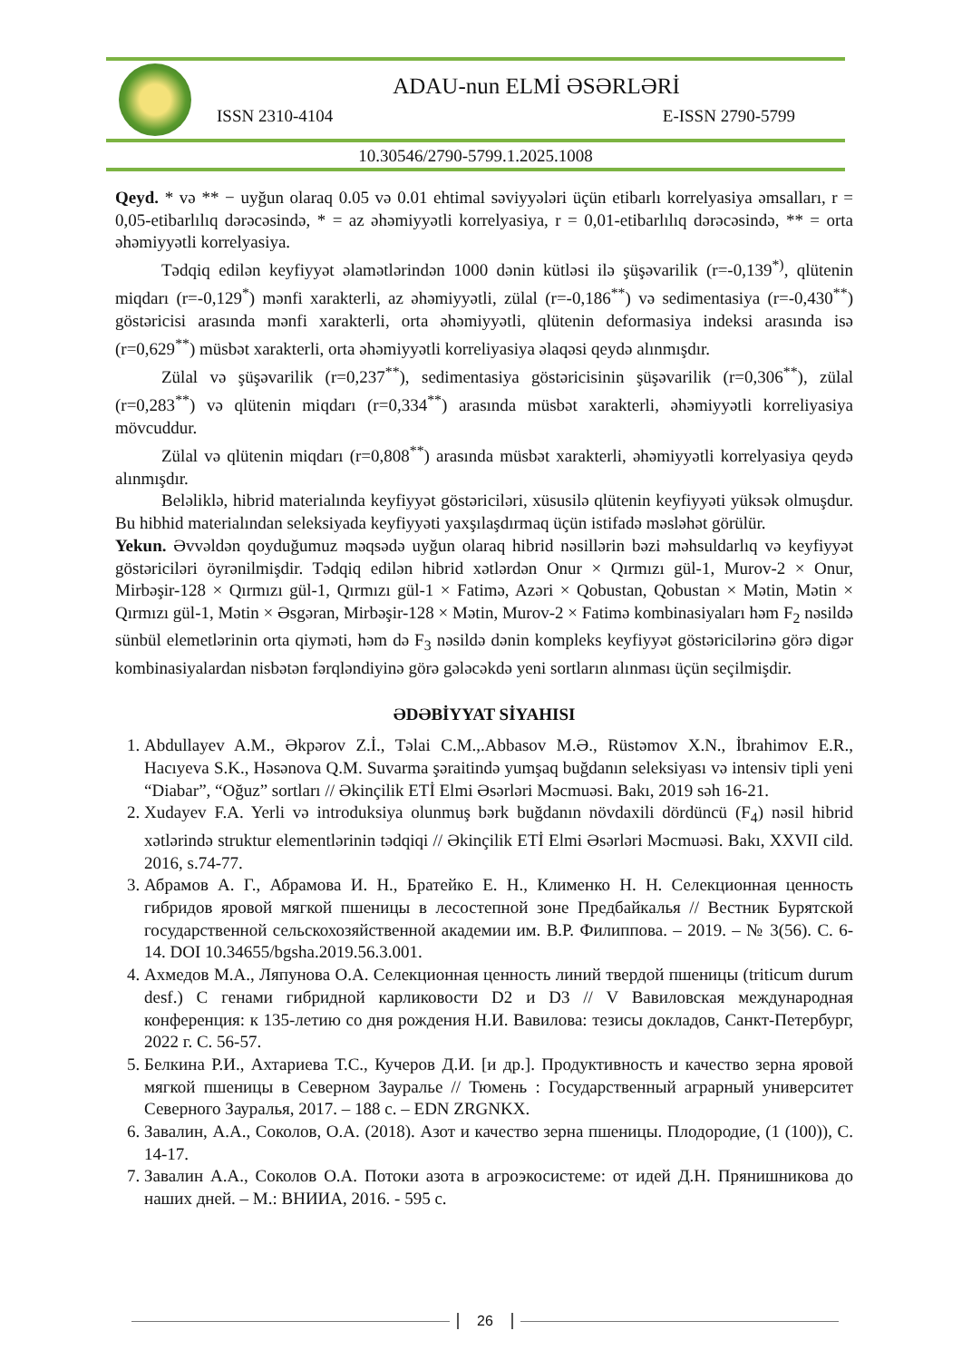ADAU-nun ELMİ ƏSƏRLƏRİ
ISSN 2310-4104 E-ISSN 2790-5799
10.30546/2790-5799.1.2025.1008
Qeyd. * və ** − uyğun olaraq 0.05 və 0.01 ehtimal səviyyələri üçün etibarlı korrelyasiya əmsalları, r = 0,05-etibarlılıq dərəcəsində, * = az əhəmiyyətli korrelyasiya, r = 0,01-etibarlılıq dərəcəsində, ** = orta əhəmiyyətli korrelyasiya.
Tədqiq edilən keyfiyyət əlamətlərindən 1000 dənin kütləsi ilə şüşəvarilik (r=-0,139<sup>*)</sup>, qlütenin miqdarı (r=-0,129<sup>*</sup>) mənfi xarakterli, az əhəmiyyətli, zülal (r=-0,186<sup>**</sup>) və sedimentasiya (r=-0,430<sup>**</sup>) göstəricisi arasında mənfi xarakterli, orta əhəmiyyətli, qlütenin deformasiya indeksi arasında isə (r=0,629<sup>**</sup>) müsbət xarakterli, orta əhəmiyyətli korreliyasiya əlaqəsi qeydə alınmışdır.
Zülal və şüşəvarilik (r=0,237<sup>**</sup>), sedimentasiya göstəricisinin şüşəvarilik (r=0,306<sup>**</sup>), zülal (r=0,283<sup>**</sup>) və qlütenin miqdarı (r=0,334<sup>**</sup>) arasında müsbət xarakterli, əhəmiyyətli korreliyasiya mövcuddur.
Zülal və qlütenin miqdarı (r=0,808<sup>**</sup>) arasında müsbət xarakterli, əhəmiyyətli korrelyasiya qeydə alınmışdır.
Beləliklə, hibrid materialında keyfiyyət göstəriciləri, xüsusilə qlütenin keyfiyyəti yüksək olmuşdur. Bu hibhid materialından seleksiyada keyfiyyəti yaxşılaşdırmaq üçün istifadə məsləhət görülür.
Yekun. Əvvəldən qoyduğumuz məqsədə uyğun olaraq hibrid nəsillərin bəzi məhsuldarlıq və keyfiyyət göstəriciləri öyrənilmişdir. Tədqiq edilən hibrid xətlərdən Onur × Qırmızı gül-1, Murov-2 × Onur, Mirbəşir-128 × Qırmızı gül-1, Qırmızı gül-1 × Fatimə, Azəri × Qobustan, Qobustan × Mətin, Mətin × Qırmızı gül-1, Mətin × Əsgəran, Mirbəşir-128 × Mətin, Murov-2 × Fatimə kombinasiyaları həm F<sub>2</sub> nəsildə sünbül elemetlərinin orta qiyməti, həm də F<sub>3</sub> nəsildə dənin kompleks keyfiyyət göstəricilərinə görə digər kombinasiyalardan nisbətən fərqləndiyinə görə gələcəkdə yeni sortların alınması üçün seçilmişdir.
ƏDƏBİYYAT SİYAHISI
1. Abdullayev A.M., Əkpərov Z.İ., Təlai C.M.,.Abbasov M.Ə., Rüstəmov X.N., İbrahimov E.R., Hacıyeva S.K., Həsənova Q.M. Suvarma şəraitində yumşaq buğdanın seleksiyası və intensiv tipli yeni “Diabar”, “Oğuz” sortları // Əkinçilik ETİ Elmi Əsərləri Məcmuəsi. Bakı, 2019 səh 16-21.
2. Xudayev F.A. Yerli və introduksiya olunmuş bərk buğdanın növdaxili dördüncü (F<sub>4</sub>) nəsil hibrid xətlərində struktur elementlərinin tədqiqi // Əkinçilik ETİ Elmi Əsərləri Məcmuəsi. Bakı, XXVII cild. 2016, s.74-77.
3. Абрамов А. Г., Абрамова И. Н., Братейко Е. Н., Клименко Н. Н. Селекционная ценность гибридов яровой мягкой пшеницы в лесостепной зоне Предбайкалья // Вестник Бурятской государственной сельскохозяйственной академии им. В.Р. Филиппова. – 2019. – № 3(56). С. 6-14. DOI 10.34655/bgsha.2019.56.3.001.
4. Ахмедов М.А., Ляпунова О.А. Селекционная ценность линий твердой пшеницы (triticum durum desf.) С генами гибридной карликовости D2 и D3 // V Вавиловская международная конференция: к 135-летию со дня рождения Н.И. Вавилова: тезисы докладов, Санкт-Петербург, 2022 г. С. 56-57.
5. Белкина Р.И., Ахтариева Т.С., Кучеров Д.И. [и др.]. Продуктивность и качество зерна яровой мягкой пшеницы в Северном Зауралье // Тюмень : Государственный аграрный университет Северного Зауралья, 2017. – 188 с. – EDN ZRGNKX.
6. Завалин, А.А., Соколов, О.А. (2018). Азот и качество зерна пшеницы. Плодородие, (1 (100)), С. 14-17.
7. Завалин А.А., Соколов О.А. Потоки азота в агроэкосистеме: от идей Д.Н. Прянишникова до наших дней. – М.: ВНИИА, 2016. - 595 с.
26